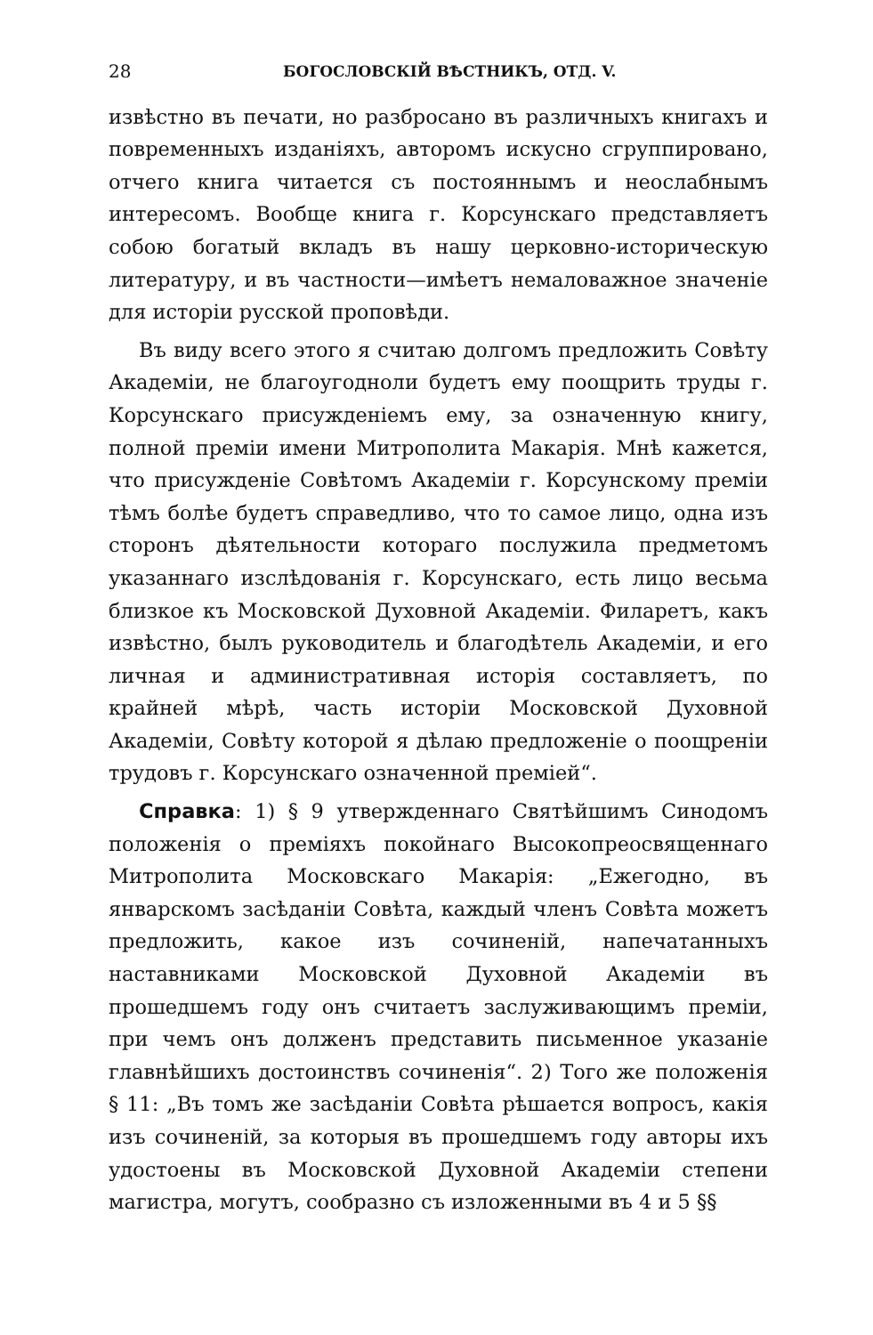28 БОГОСЛОВСКІЙ ВѢСТНИКЪ, ОТД. V.
извѣстно въ печати, но разбросано въ различныхъ книгахъ и повременныхъ изданіяхъ, авторомъ искусно сгруппировано, отчего книга читается съ постояннымъ и неослабнымъ интересомъ. Вообще книга г. Корсунскаго представляетъ собою богатый вкладъ въ нашу церковно-историческую литературу, и въ частности—имѣетъ немаловажное значеніе для исторіи русской проповѣди.
Въ виду всего этого я считаю долгомъ предложить Совѣту Академіи, не благоугодноли будетъ ему поощрить труды г. Корсунскаго присужденіемъ ему, за означенную книгу, полной преміи имени Митрополита Макарія. Мнѣ кажется, что присужденіе Совѣтомъ Академіи г. Корсунскому преміи тѣмъ болѣе будетъ справедливо, что то самое лицо, одна изъ сторонъ дѣятельности котораго послужила предметомъ указаннаго изслѣдованія г. Корсунскаго, есть лицо весьма близкое къ Московской Духовной Академіи. Филаретъ, какъ извѣстно, былъ руководитель и благодѣтель Академіи, и его личная и административная исторія составляетъ, по крайней мѣрѣ, часть исторіи Московской Духовной Академіи, Совѣту которой я дѣлаю предложеніе о поощреніи трудовъ г. Корсунскаго означенной преміей“.
Справка: 1) § 9 утвержденнаго Святѣйшимъ Синодомъ положенія о преміяхъ покойнаго Высокопреосвященнаго Митрополита Московскаго Макарія: „Ежегодно, въ январскомъ засѣданіи Совѣта, каждый членъ Совѣта можетъ предложить, какое изъ сочиненій, напечатанныхъ наставниками Московской Духовной Академіи въ прошедшемъ году онъ считаетъ заслуживающимъ преміи, при чемъ онъ долженъ представить письменное указаніе главнѣйшихъ достоинствъ сочиненія“. 2) Того же положенія § 11: „Въ томъ же засѣданіи Совѣта рѣшается вопросъ, какія изъ сочиненій, за которыя въ прошедшемъ году авторы ихъ удостоены въ Московской Духовной Академіи степени магистра, могутъ, сообразно съ изложенными въ 4 и 5 §§